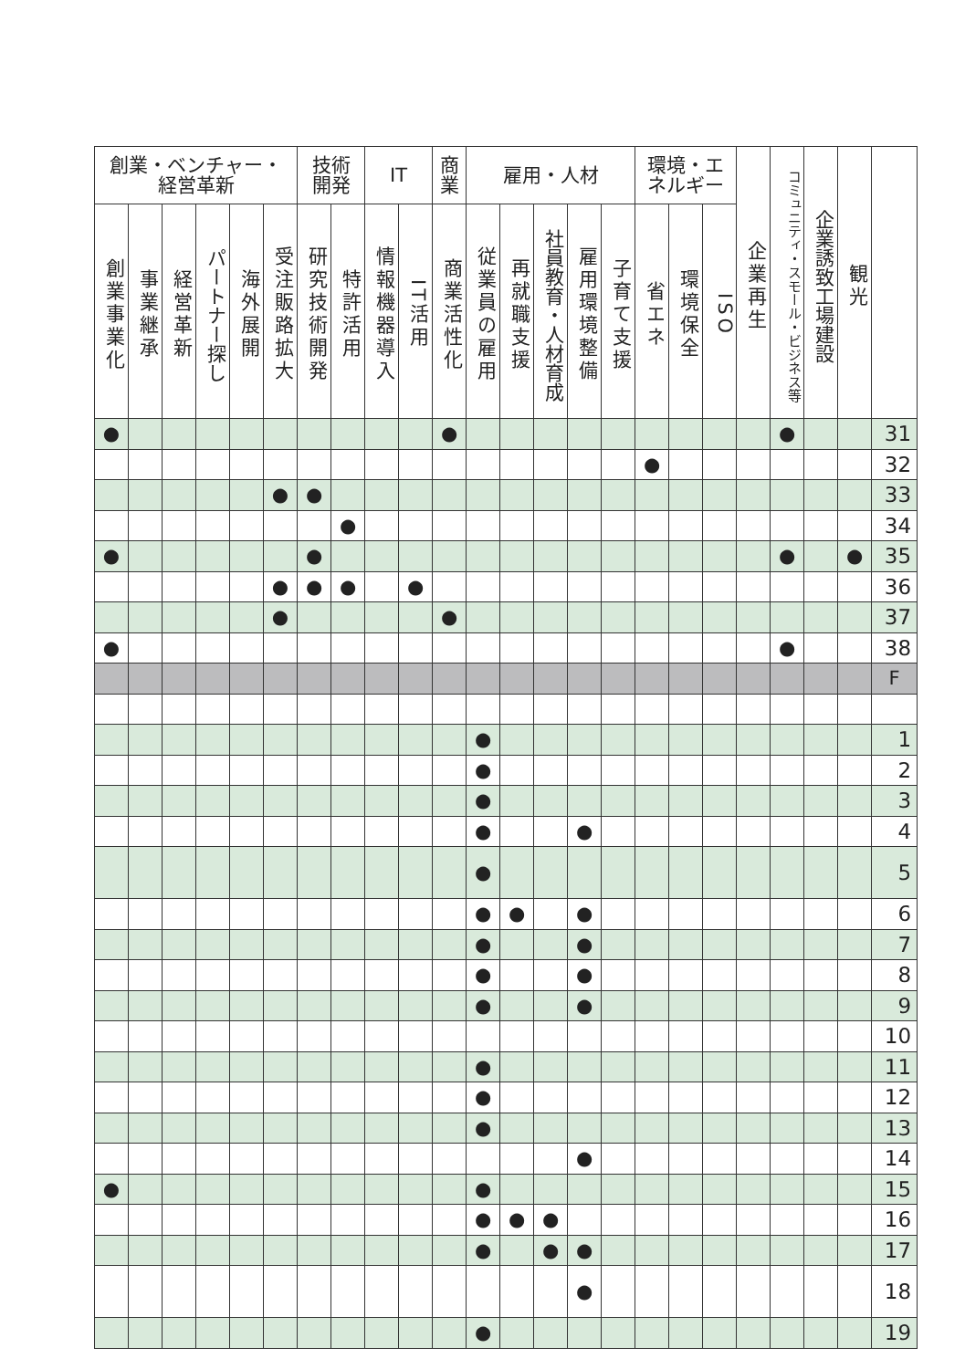| 創業・ベンチャー・ 経営革新 | | | | | | 技術 開発 | | IT | | 商 業 | 雇用・人材 | | | | | 環境・エ ネルギー | | | 企業再生 | コミュニティ・スモール・ビジネス等 | 企業誘致工場建設 | 観光 | |
| --- | --- | --- | --- | --- | --- | --- | --- | --- | --- | --- | --- | --- | --- | --- | --- | --- | --- | --- | --- | --- | --- | --- | --- |
| 創業事業化 | 事業継承 | 経営革新 | パートナー探し | 海外展開 | 受注販路拡大 | 研究技術開発 | 特許活用 | 情報機器導入 | IT活用 | 商業活性化 | 従業員の雇用 | 再就職支援 | 社員教育・人材育成 | 雇用環境整備 | 子育て支援 | 省エネ | 環境保全 | ISO | | | | | |
| ● | | | | | | | | | | ● | | | | | | | | | | ● | | | 31 |
| | | | | | | | | | | | | | | | | ● | | | | | | | 32 |
| | | | | | ● | ● | | | | | | | | | | | | | | | | | 33 |
| | | | | | | | ● | | | | | | | | | | | | | | | | 34 |
| ● | | | | | | ● | | | | | | | | | | | | | | ● | | ● | 35 |
| | | | | | ● | ● | ● | | ● | | | | | | | | | | | | | | 36 |
| | | | | | ● | | | | | ● | | | | | | | | | | | | | 37 |
| ● | | | | | | | | | | | | | | | | | | | | ● | | | 38 |
| | | | | | | | | | | | | | | | | | | | | | | | F |
| | | | | | | | | | | | ● | | | | | | | | | | | | 1 |
| | | | | | | | | | | | ● | | | | | | | | | | | | 2 |
| | | | | | | | | | | | ● | | | | | | | | | | | | 3 |
| | | | | | | | | | | | ● | | | ● | | | | | | | | | 4 |
| | | | | | | | | | | | ● | | | | | | | | | | | | 5 |
| | | | | | | | | | | | ● | ● | | ● | | | | | | | | | 6 |
| | | | | | | | | | | | ● | | | ● | | | | | | | | | 7 |
| | | | | | | | | | | | ● | | | ● | | | | | | | | | 8 |
| | | | | | | | | | | | ● | | | ● | | | | | | | | | 9 |
| | | | | | | | | | | | | | | | | | | | | | | | 10 |
| | | | | | | | | | | | ● | | | | | | | | | | | | 11 |
| | | | | | | | | | | | ● | | | | | | | | | | | | 12 |
| | | | | | | | | | | | ● | | | | | | | | | | | | 13 |
| | | | | | | | | | | | | | | ● | | | | | | | | | 14 |
| ● | | | | | | | | | | | ● | | | | | | | | | | | | 15 |
| | | | | | | | | | | | ● | ● | ● | | | | | | | | | | 16 |
| | | | | | | | | | | | ● | | ● | ● | | | | | | | | | 17 |
| | | | | | | | | | | | | | | ● | | | | | | | | | 18 |
| | | | | | | | | | | | ● | | | | | | | | | | | | 19 |